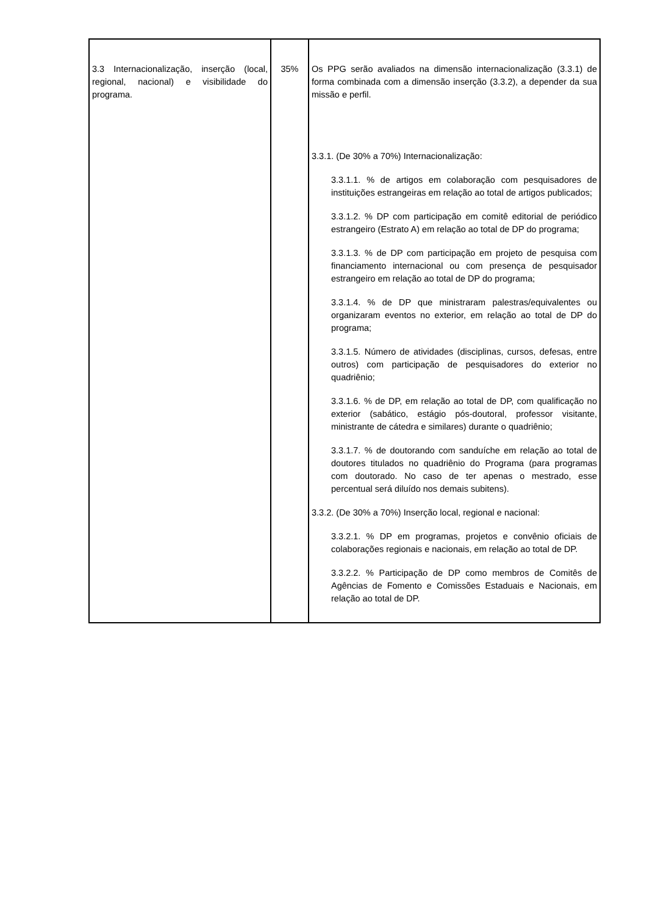| 3.3 Internacionalização, inserção (local, regional, nacional) e visibilidade do programa. | 35% | Os PPG serão avaliados na dimensão internacionalização (3.3.1) de forma combinada com a dimensão inserção (3.3.2), a depender da sua missão e perfil. 3.3.1. (De 30% a 70%) Internacionalização: 3.3.1.1. % de artigos em colaboração com pesquisadores de instituições estrangeiras em relação ao total de artigos publicados; 3.3.1.2. % DP com participação em comitê editorial de periódico estrangeiro (Estrato A) em relação ao total de DP do programa; 3.3.1.3. % de DP com participação em projeto de pesquisa com financiamento internacional ou com presença de pesquisador estrangeiro em relação ao total de DP do programa; 3.3.1.4. % de DP que ministraram palestras/equivalentes ou organizaram eventos no exterior, em relação ao total de DP do programa; 3.3.1.5. Número de atividades (disciplinas, cursos, defesas, entre outros) com participação de pesquisadores do exterior no quadriênio; 3.3.1.6. % de DP, em relação ao total de DP, com qualificação no exterior (sabático, estágio pós-doutoral, professor visitante, ministrante de cátedra e similares) durante o quadriênio; 3.3.1.7. % de doutorando com sanduíche em relação ao total de doutores titulados no quadriênio do Programa (para programas com doutorado. No caso de ter apenas o mestrado, esse percentual será diluído nos demais subitens). 3.3.2. (De 30% a 70%) Inserção local, regional e nacional: 3.3.2.1. % DP em programas, projetos e convênio oficiais de colaborações regionais e nacionais, em relação ao total de DP. 3.3.2.2. % Participação de DP como membros de Comitês de Agências de Fomento e Comissões Estaduais e Nacionais, em relação ao total de DP. |